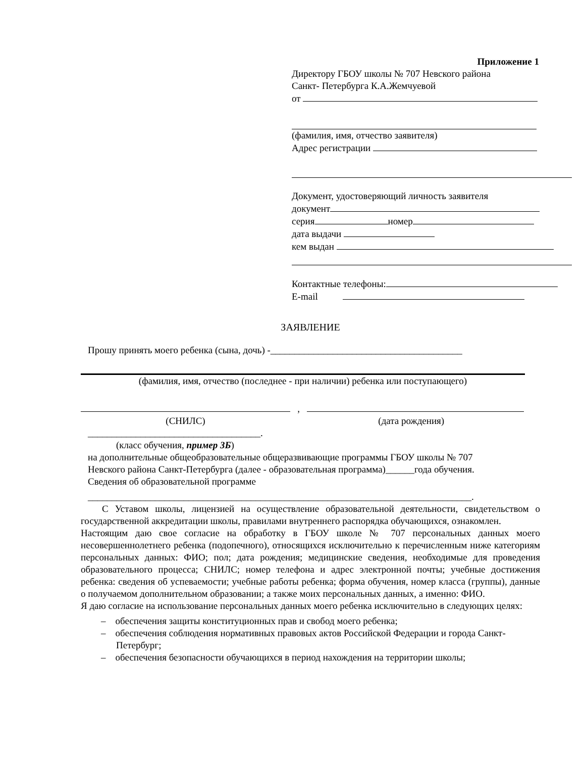Приложение 1
Директору ГБОУ школы № 707 Невского района
Санкт- Петербурга К.А.Жемчуевой
от
(фамилия, имя, отчество заявителя)
Адрес регистрации
Документ, удостоверяющий личность заявителя
документ
серия номер
дата выдачи
кем выдан
Контактные телефоны:
E-mail
ЗАЯВЛЕНИЕ
Прошу принять моего ребенка (сына, дочь) -________________________________________
(фамилия, имя, отчество (последнее - при наличии) ребенка или поступающего)
,
(СНИЛС) (дата рождения)
____________________________________.
(класс обучения, пример 3Б)
на дополнительные общеобразовательные общеразвивающие программы ГБОУ школы № 707
Невского района Санкт-Петербурга (далее - образовательная программа)______года обучения.
Сведения об образовательной программе
________________________________________________________________________________.
С Уставом школы, лицензией на осуществление образовательной деятельности, свидетельством о государственной аккредитации школы, правилами внутреннего распорядка обучающихся, ознакомлен.
Настоящим даю свое согласие на обработку в ГБОУ школе № 707 персональных данных моего несовершеннолетнего ребенка (подопечного), относящихся исключительно к перечисленным ниже категориям персональных данных: ФИО; пол; дата рождения; медицинские сведения, необходимые для проведения образовательного процесса; СНИЛС; номер телефона и адрес электронной почты; учебные достижения ребенка: сведения об успеваемости; учебные работы ребенка; форма обучения, номер класса (группы), данные о получаемом дополнительном образовании; а также моих персональных данных, а именно: ФИО.
Я даю согласие на использование персональных данных моего ребенка исключительно в следующих целях:
– обеспечения защиты конституционных прав и свобод моего ребенка;
– обеспечения соблюдения нормативных правовых актов Российской Федерации и города Санкт-Петербург;
– обеспечения безопасности обучающихся в период нахождения на территории школы;